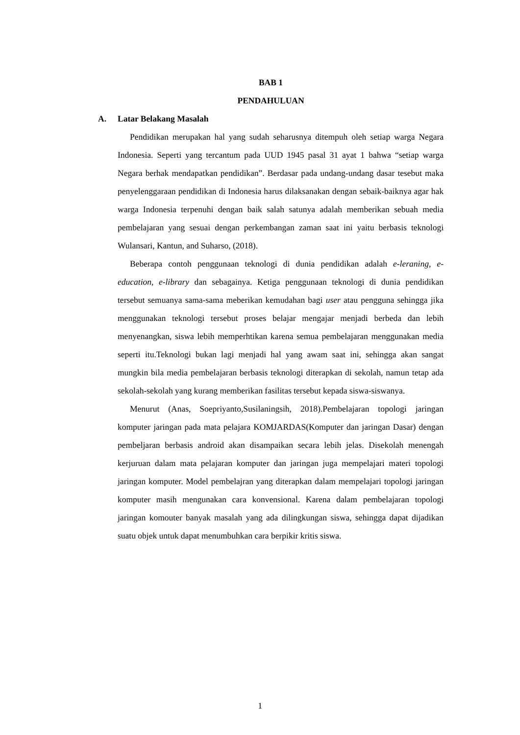BAB 1
PENDAHULUAN
A. Latar Belakang Masalah
Pendidikan merupakan hal yang sudah seharusnya ditempuh oleh setiap warga Negara Indonesia. Seperti yang tercantum pada UUD 1945 pasal 31 ayat 1 bahwa “setiap warga Negara berhak mendapatkan pendidikan”. Berdasar pada undang-undang dasar tesebut maka penyelenggaraan pendidikan di Indonesia harus dilaksanakan dengan sebaik-baiknya agar hak warga Indonesia terpenuhi dengan baik salah satunya adalah memberikan sebuah media pembelajaran yang sesuai dengan perkembangan zaman saat ini yaitu berbasis teknologi Wulansari, Kantun, and Suharso, (2018).
Beberapa contoh penggunaan teknologi di dunia pendidikan adalah e-leraning, e-education, e-library dan sebagainya. Ketiga penggunaan teknologi di dunia pendidikan tersebut semuanya sama-sama meberikan kemudahan bagi user atau pengguna sehingga jika menggunakan teknologi tersebut proses belajar mengajar menjadi berbeda dan lebih menyenangkan, siswa lebih memperhtikan karena semua pembelajaran menggunakan media seperti itu.Teknologi bukan lagi menjadi hal yang awam saat ini, sehingga akan sangat mungkin bila media pembelajaran berbasis teknologi diterapkan di sekolah, namun tetap ada sekolah-sekolah yang kurang memberikan fasilitas tersebut kepada siswa-siswanya.
Menurut (Anas, Soepriyanto,Susilaningsih, 2018).Pembelajaran topologi jaringan komputer jaringan pada mata pelajara KOMJARDAS(Komputer dan jaringan Dasar) dengan pembeljaran berbasis android akan disampaikan secara lebih jelas. Disekolah menengah kerjuruan dalam mata pelajaran komputer dan jaringan juga mempelajari materi topologi jaringan komputer. Model pembelajran yang diterapkan dalam mempelajari topologi jaringan komputer masih mengunakan cara konvensional. Karena dalam pembelajaran topologi jaringan komouter banyak masalah yang ada dilingkungan siswa, sehingga dapat dijadikan suatu objek untuk dapat menumbuhkan cara berpikir kritis siswa.
1